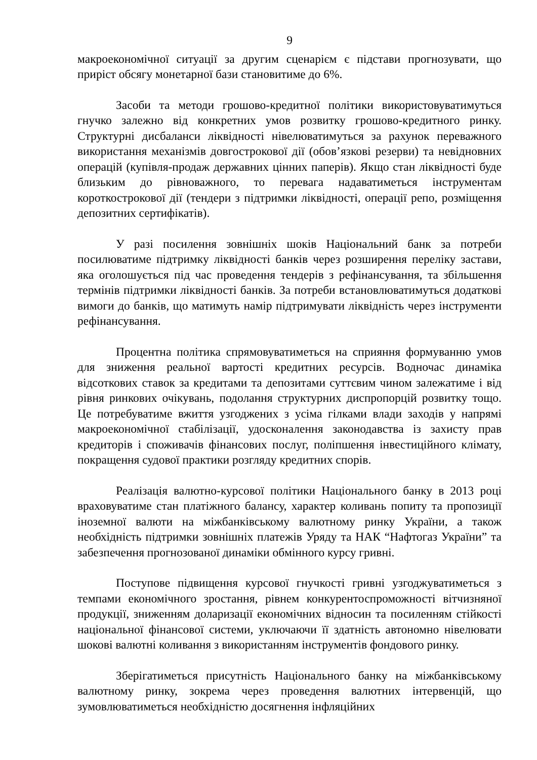9
макроекономічної ситуації за другим сценарієм є підстави прогнозувати, що приріст обсягу монетарної бази становитиме до 6%.
Засоби та методи грошово-кредитної політики використовуватимуться гнучко залежно від конкретних умов розвитку грошово-кредитного ринку. Структурні дисбаланси ліквідності нівелюватимуться за рахунок переважного використання механізмів довгострокової дії (обов’язкові резерви) та невідновних операцій (купівля-продаж державних цінних паперів). Якщо стан ліквідності буде близьким до рівноважного, то перевага надаватиметься інструментам короткострокової дії (тендери з підтримки ліквідності, операції репо, розміщення депозитних сертифікатів).
У разі посилення зовнішніх шоків Національний банк за потреби посилюватиме підтримку ліквідності банків через розширення переліку застави, яка оголошується під час проведення тендерів з рефінансування, та збільшення термінів підтримки ліквідності банків. За потреби встановлюватимуться додаткові вимоги до банків, що матимуть намір підтримувати ліквідність через інструменти рефінансування.
Процентна політика спрямовуватиметься на сприяння формуванню умов для зниження реальної вартості кредитних ресурсів. Водночас динаміка відсоткових ставок за кредитами та депозитами суттєвим чином залежатиме і від рівня ринкових очікувань, подолання структурних диспропорцій розвитку тощо. Це потребуватиме вжиття узгоджених з усіма гілками влади заходів у напрямі макроекономічної стабілізації, удосконалення законодавства із захисту прав кредиторів і споживачів фінансових послуг, поліпшення інвестиційного клімату, покращення судової практики розгляду кредитних спорів.
Реалізація валютно-курсової політики Національного банку в 2013 році враховуватиме стан платіжного балансу, характер коливань попиту та пропозиції іноземної валюти на міжбанківському валютному ринку України, а також необхідність підтримки зовнішніх платежів Уряду та НАК “Нафтогаз України” та забезпечення прогнозованої динаміки обмінного курсу гривні.
Поступове підвищення курсової гнучкості гривні узгоджуватиметься з темпами економічного зростання, рівнем конкурентоспроможності вітчизняної продукції, зниженням доларизації економічних відносин та посиленням стійкості національної фінансової системи, уключаючи її здатність автономно нівелювати шокові валютні коливання з використанням інструментів фондового ринку.
Зберігатиметься присутність Національного банку на міжбанківському валютному ринку, зокрема через проведення валютних інтервенцій, що зумовлюватиметься необхідністю досягнення інфляційних